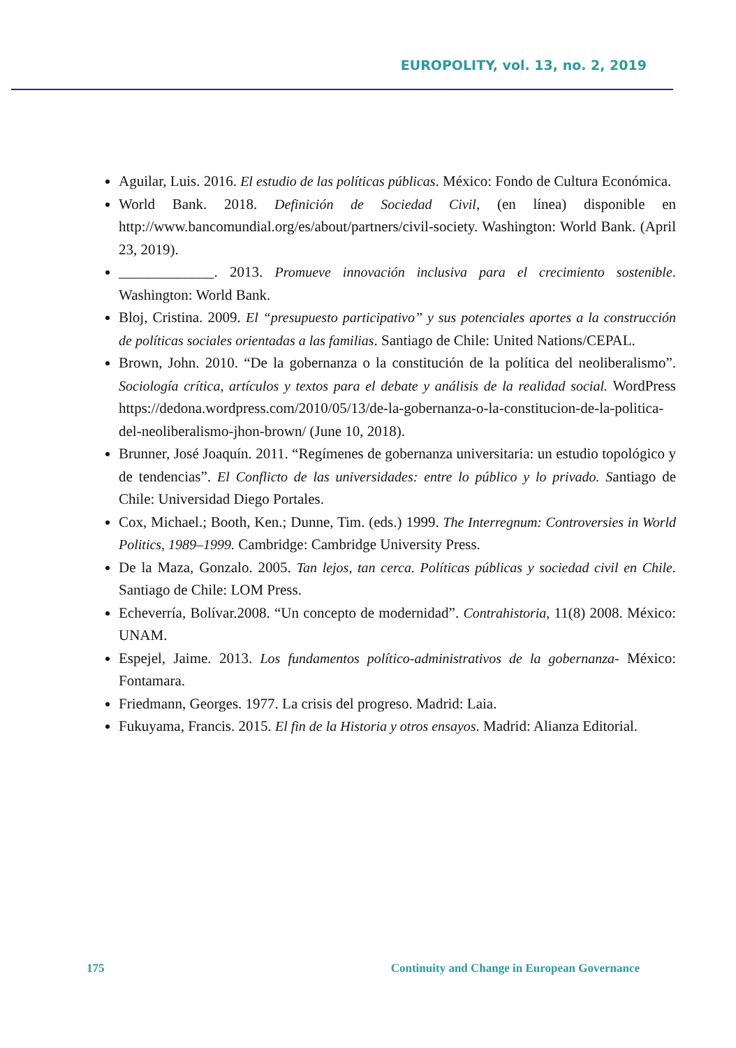EUROPOLITY, vol. 13, no. 2, 2019
Aguilar, Luis. 2016. El estudio de las políticas públicas. México: Fondo de Cultura Económica.
World Bank. 2018. Definición de Sociedad Civil, (en línea) disponible en http://www.bancomundial.org/es/about/partners/civil-society. Washington: World Bank. (April 23, 2019).
_____________. 2013. Promueve innovación inclusiva para el crecimiento sostenible. Washington: World Bank.
Bloj, Cristina. 2009. El “presupuesto participativo” y sus potenciales aportes a la construcción de políticas sociales orientadas a las familias. Santiago de Chile: United Nations/CEPAL.
Brown, John. 2010. “De la gobernanza o la constitución de la política del neoliberalismo”. Sociología crítica, artículos y textos para el debate y análisis de la realidad social. WordPress https://dedona.wordpress.com/2010/05/13/de-la-gobernanza-o-la-constitucion-de-la-politica-del-neoliberalismo-jhon-brown/ (June 10, 2018).
Brunner, José Joaquín. 2011. “Regímenes de gobernanza universitaria: un estudio topológico y de tendencias”. El Conflicto de las universidades: entre lo público y lo privado. Santiago de Chile: Universidad Diego Portales.
Cox, Michael.; Booth, Ken.; Dunne, Tim. (eds.) 1999. The Interregnum: Controversies in World Politics, 1989–1999. Cambridge: Cambridge University Press.
De la Maza, Gonzalo. 2005. Tan lejos, tan cerca. Políticas públicas y sociedad civil en Chile. Santiago de Chile: LOM Press.
Echeverría, Bolívar.2008. “Un concepto de modernidad”. Contrahistoria, 11(8) 2008. México: UNAM.
Espejel, Jaime. 2013. Los fundamentos político-administrativos de la gobernanza- México: Fontamara.
Friedmann, Georges. 1977. La crisis del progreso. Madrid: Laia.
Fukuyama, Francis. 2015. El fin de la Historia y otros ensayos. Madrid: Alianza Editorial.
175 Continuity and Change in European Governance